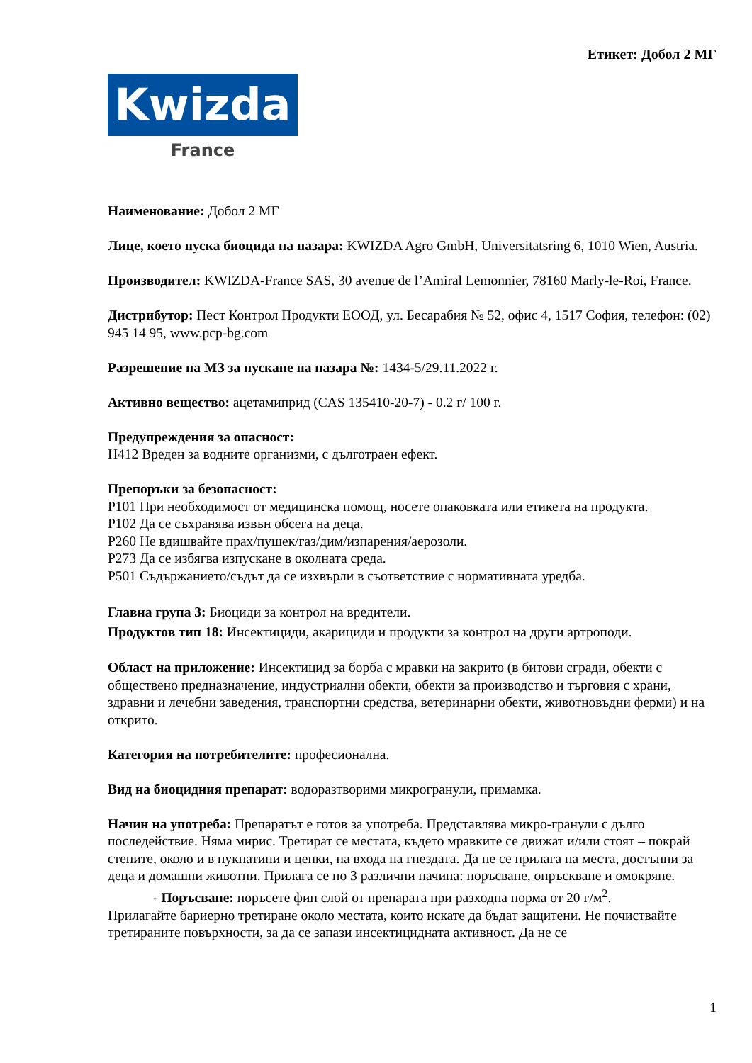Етикет: Добол 2 МГ
Kwizda
France
Наименование: Добол 2 МГ
Лице, което пуска биоцида на пазара: KWIZDA Agro GmbH, Universitatsring 6, 1010 Wien, Austria.
Производител: KWIZDA-France SAS, 30 avenue de l’Amiral Lemonnier, 78160 Marly-le-Roi, France.
Дистрибутор: Пест Контрол Продукти ЕООД, ул. Бесарабия № 52, офис 4, 1517 София, телефон: (02) 945 14 95, www.pcp-bg.com
Разрешение на МЗ за пускане на пазара №: 1434-5/29.11.2022 г.
Активно вещество: ацетамиприд (CAS 135410-20-7) - 0.2 г/ 100 г.
Предупреждения за опасност:
H412 Вреден за водните организми, с дълготраен ефект.
Препоръки за безопасност:
P101 При необходимост от медицинска помощ, носете опаковката или етикета на продукта.
P102 Да се съхранява извън обсега на деца.
P260 Не вдишвайте прах/пушек/газ/дим/изпарения/аерозоли.
P273 Да се избягва изпускане в околната среда.
P501 Съдържанието/съдът да се изхвърли в съответствие с нормативната уредба.
Главна група 3: Биоциди за контрол на вредители.
Продуктов тип 18: Инсектициди, акарициди и продукти за контрол на други артроподи.
Област на приложение: Инсектицид за борба с мравки на закрито (в битови сгради, обекти с обществено предназначение, индустриални обекти, обекти за производство и търговия с храни, здравни и лечебни заведения, транспортни средства, ветеринарни обекти, животновъдни ферми) и на открито.
Категория на потребителите: професионална.
Вид на биоцидния препарат: водоразтворими микрогранули, примамка.
Начин на употреба: Препаратът е готов за употреба. Представлява микро-гранули с дълго последействие. Няма мирис. Третират се местата, където мравките се движат и/или стоят – покрай стените, около и в пукнатини и цепки, на входа на гнездата. Да не се прилага на места, достъпни за деца и домашни животни. Прилага се по 3 различни начина: поръсване, опръскване и омокряне.
- Поръсване: поръсете фин слой от препарата при разходна норма от 20 г/м<sup>2</sup>.
Прилагайте бариерно третиране около местата, които искате да бъдат защитени. Не почиствайте третираните повърхности, за да се запази инсектицидната активност. Да не се
1